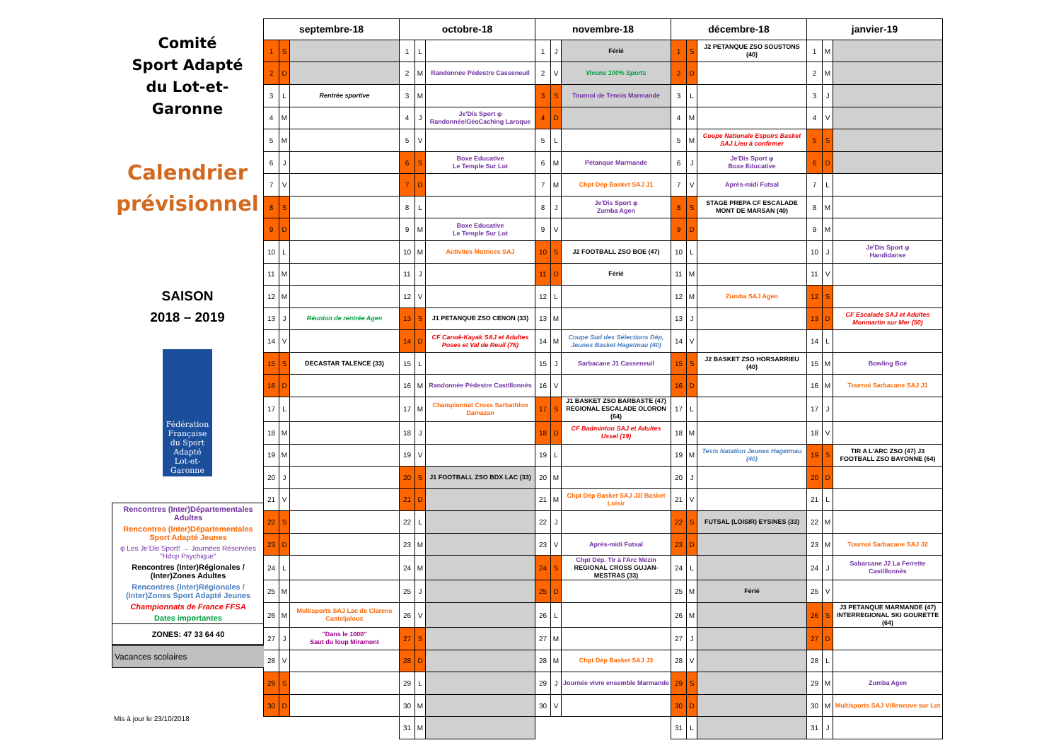Comité
Sport Adapté
du Lot-et-Garonne
Calendrier
prévisionnel
SAISON
2018 – 2019
Fédération Française du Sport Adapté
Lot-et-Garonne
Rencontres (Inter)Départementales Adultes
Rencontres (Inter)Départementales Sport Adapté Jeunes
φ Les Je'Dis Sport! → Journées Réservées "Hdcp Psychique"
Rencontres (Inter)Régionales / (Inter)Zones Adultes
Rencontres (Inter)Régionales / (Inter)Zones Sport Adapté Jeunes
Championnats de France FFSA
Dates importantes
ZONES: 47 33 64 40
Vacances scolaires
Mis à jour le 23/10/2018
| septembre-18 | | | octobre-18 | | | novembre-18 | | | décembre-18 | | | janvier-19 | | |
| --- | --- | --- | --- | --- | --- | --- | --- | --- | --- | --- | --- | --- | --- | --- |
| 1 | S | | 1 | L | | 1 | J | Férié | 1 | S | J2 PETANQUE ZSO SOUSTONS (40) | 1 | M | |
| 2 | D | | 2 | M | Randonnée Pédestre Casseneuil | 2 | V | Vivons 100% Sports | 2 | D | | 2 | M | |
| 3 | L | Rentrée sportive | 3 | M | | 3 | S | Tournoi de Tennis Marmande | 3 | L | | 3 | J | |
| 4 | M | | 4 | J | Je'Dis Sport φ Randonnée/GéoCaching Laroque | 4 | D | | 4 | M | | 4 | V | |
| 5 | M | | 5 | V | | 5 | L | | 5 | M | Coupe Nationale Espoirs Basket SAJ Lieu à confirmer | 5 | S | |
| 6 | J | | 6 | S | Boxe Educative Le Temple Sur Lot | 6 | M | Pétanque Marmande | 6 | J | Je'Dis Sport φ Boxe Educative | 6 | D | |
| 7 | V | | 7 | D | | 7 | M | Chpt Dép Basket SAJ J1 | 7 | V | Après-midi Futsal | 7 | L | |
| 8 | S | | 8 | L | | 8 | J | Je'Dis Sport φ Zumba Agen | 8 | S | STAGE PREPA CF ESCALADE MONT DE MARSAN (40) | 8 | M | |
| 9 | D | | 9 | M | Boxe Educative Le Temple Sur Lot | 9 | V | | 9 | D | | 9 | M | |
| 10 | L | | 10 | M | Activités Motrices SAJ | 10 | S | J2 FOOTBALL ZSO BOE (47) | 10 | L | | 10 | J | Je'Dis Sport φ Handidanse |
| 11 | M | | 11 | J | | 11 | D | Férié | 11 | M | | 11 | V | |
| 12 | M | | 12 | V | | 12 | L | | 12 | M | Zumba SAJ Agen | 12 | S | |
| 13 | J | Réunion de rentrée Agen | 13 | S | J1 PETANQUE ZSO CENON (33) | 13 | M | | 13 | J | | 13 | D | CF Escalade SAJ et Adultes Monmartin sur Mer (50) |
| 14 | V | | 14 | D | CF Canoë-Kayak SAJ et Adultes Poses et Val de Reuil (76) | 14 | M | Coupe Sud des Sélections Dép, Jeunes Basket Hagetmau (40) | 14 | V | | 14 | L | |
| 15 | S | DECASTAR TALENCE (33) | 15 | L | | 15 | J | Sarbacane J1 Casseneuil | 15 | S | J2 BASKET ZSO HORSARRIEU (40) | 15 | M | Bowling Boé |
| 16 | D | | 16 | M | Randonnée Pédestre Castillonnès | 16 | V | | 16 | D | | 16 | M | Tournoi Sarbacane SAJ J1 |
| 17 | L | | 17 | M | Championnat Cross Sarbathlon Damazan | 17 | S | J1 BASKET ZSO BARBASTE (47) REGIONAL ESCALADE OLORON (64) | 17 | L | | 17 | J | |
| 18 | M | | 18 | J | | 18 | D | CF Badminton SAJ et Adultes Ussel (19) | 18 | M | | 18 | V | |
| 19 | M | | 19 | V | | 19 | L | | 19 | M | Tests Natation Jeunes Hagetmau (40) | 19 | S | TIR A L'ARC ZSO (47) J3 FOOTBALL ZSO BAYONNE (64) |
| 20 | J | | 20 | S | J1 FOOTBALL ZSO BDX LAC (33) | 20 | M | | 20 | J | | 20 | D | |
| 21 | V | | 21 | D | | 21 | M | Chpt Dép Basket SAJ J2/ Basket Loisir | 21 | V | | 21 | L | |
| 22 | S | | 22 | L | | 22 | J | | 22 | S | FUTSAL (LOISIR) EYSINES (33) | 22 | M | |
| 23 | D | | 23 | M | | 23 | V | Après-midi Futsal | 23 | D | | 23 | M | Tournoi Sarbacane SAJ J2 |
| 24 | L | | 24 | M | | 24 | S | Chpt Dép. Tir à l'Arc Mézin REGIONAL CROSS GUJAN-MESTRAS (33) | 24 | L | | 24 | J | Sabarcane J2 La Ferrette Castillonnès |
| 25 | M | | 25 | J | | 25 | D | | 25 | M | Férié | 25 | V | |
| 26 | M | Multisports SAJ Lac de Clarens Casteljaloux | 26 | V | | 26 | L | | 26 | M | | 26 | S | J3 PETANQUE MARMANDE (47) INTERREGIONAL SKI GOURETTE (64) |
| 27 | J | "Dans le 1000" Saut du loup Miramont | 27 | S | | 27 | M | | 27 | J | | 27 | D | |
| 28 | V | | 28 | D | | 28 | M | Chpt Dép Basket SAJ J3 | 28 | V | | 28 | L | |
| 29 | S | | 29 | L | | 29 | J | Journée vivre ensemble Marmande | 29 | S | | 29 | M | Zumba Agen |
| 30 | D | | 30 | M | | 30 | V | | 30 | D | | 30 | M | Multisports SAJ Villeneuve sur Lot |
| | | | 31 | M | | | | | 31 | L | | 31 | J | |